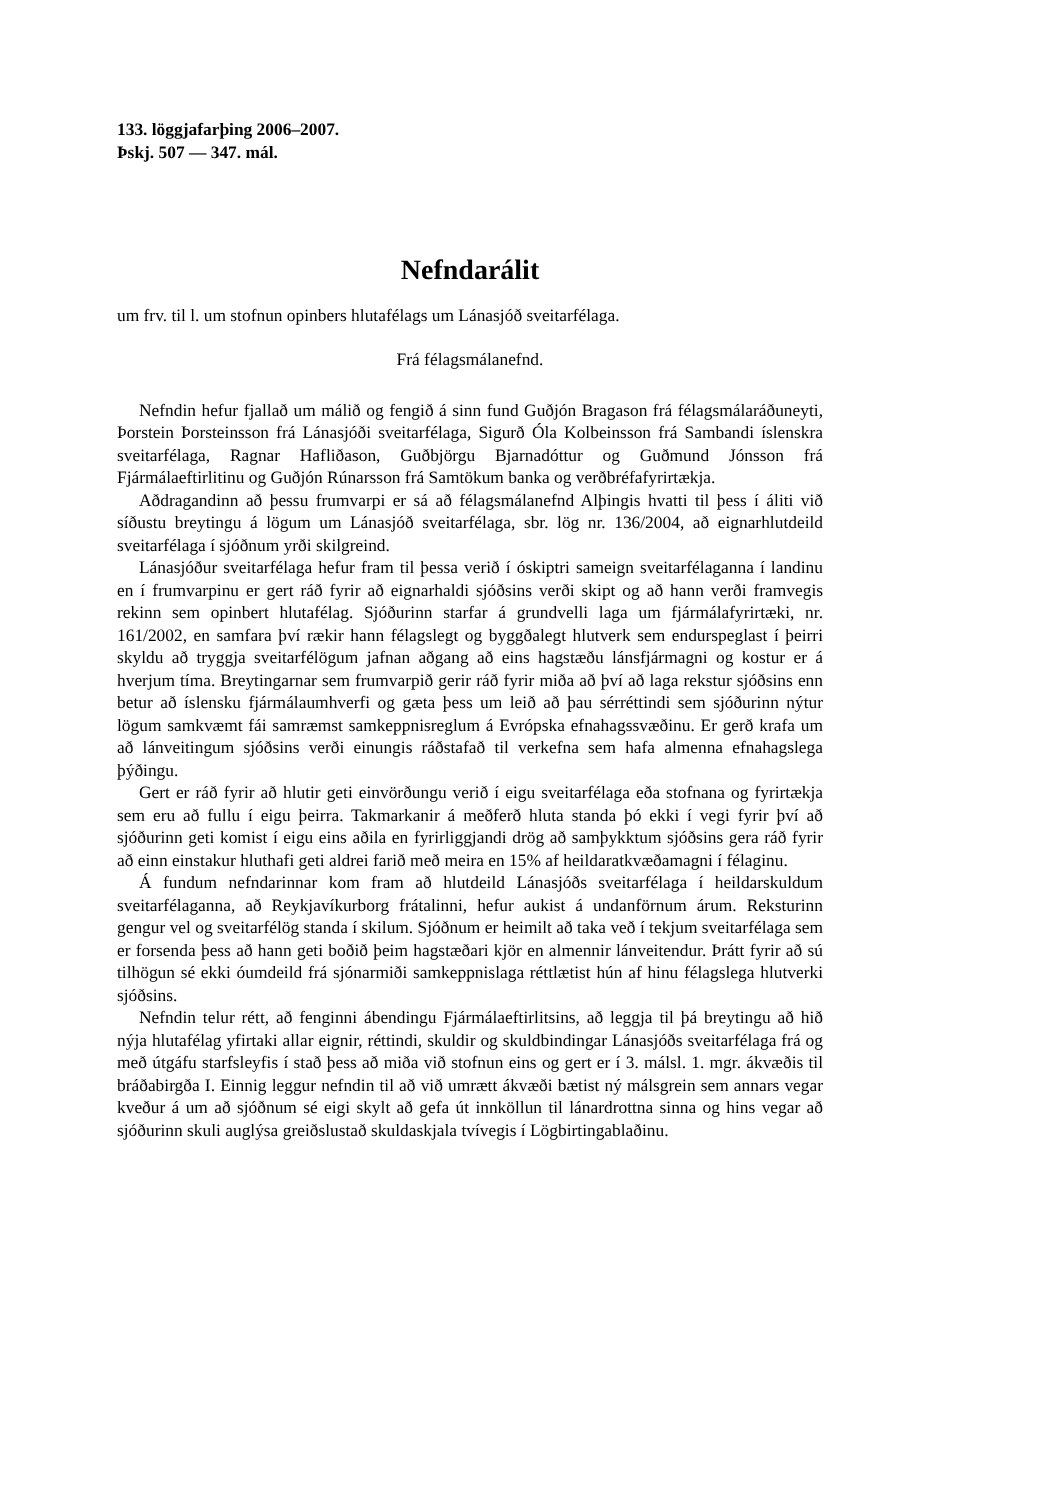133. löggjafarþing 2006–2007.
Þskj. 507 — 347. mál.
Nefndarálit
um frv. til l. um stofnun opinbers hlutafélags um Lánasjóð sveitarfélaga.
Frá félagsmálanefnd.
Nefndin hefur fjallað um málið og fengið á sinn fund Guðjón Bragason frá félagsmálaráðuneyti, Þorstein Þorsteinsson frá Lánasjóði sveitarfélaga, Sigurð Óla Kolbeinsson frá Sambandi íslenskra sveitarfélaga, Ragnar Hafliðason, Guðbjörgu Bjarnadóttur og Guðmund Jónsson frá Fjármálaeftirlitinu og Guðjón Rúnarsson frá Samtökum banka og verðbréfafyrirtækja.
Aðdragandinn að þessu frumvarpi er sá að félagsmálanefnd Alþingis hvatti til þess í áliti við síðustu breytingu á lögum um Lánasjóð sveitarfélaga, sbr. lög nr. 136/2004, að eignarhlutdeild sveitarfélaga í sjóðnum yrði skilgreind.
Lánasjóður sveitarfélaga hefur fram til þessa verið í óskiptri sameign sveitarfélaganna í landinu en í frumvarpinu er gert ráð fyrir að eignarhaldi sjóðsins verði skipt og að hann verði framvegis rekinn sem opinbert hlutafélag. Sjóðurinn starfar á grundvelli laga um fjármálafyrirtæki, nr. 161/2002, en samfara því rækir hann félagslegt og byggðalegt hlutverk sem endurspeglast í þeirri skyldu að tryggja sveitarfélögum jafnan aðgang að eins hagstæðu lánsfjármagni og kostur er á hverjum tíma. Breytingarnar sem frumvarpið gerir ráð fyrir miða að því að laga rekstur sjóðsins enn betur að íslensku fjármálaumhverfi og gæta þess um leið að þau sérréttindi sem sjóðurinn nýtur lögum samkvæmt fái samræmst samkeppnisreglum á Evrópska efnahagssvæðinu. Er gerð krafa um að lánveitingum sjóðsins verði einungis ráðstafað til verkefna sem hafa almenna efnahagslega þýðingu.
Gert er ráð fyrir að hlutir geti einvörðungu verið í eigu sveitarfélaga eða stofnana og fyrirtækja sem eru að fullu í eigu þeirra. Takmarkanir á meðferð hluta standa þó ekki í vegi fyrir því að sjóðurinn geti komist í eigu eins aðila en fyrirliggjandi drög að samþykktum sjóðsins gera ráð fyrir að einn einstakur hluthafi geti aldrei farið með meira en 15% af heildaratkvæðamagni í félaginu.
Á fundum nefndarinnar kom fram að hlutdeild Lánasjóðs sveitarfélaga í heildarskuldum sveitarfélaganna, að Reykjavíkurborg frátalinni, hefur aukist á undanförnum árum. Reksturinn gengur vel og sveitarfélög standa í skilum. Sjóðnum er heimilt að taka veð í tekjum sveitarfélaga sem er forsenda þess að hann geti boðið þeim hagstæðari kjör en almennir lánveitendur. Þrátt fyrir að sú tilhögun sé ekki óumdeild frá sjónarmiði samkeppnislaga réttlætist hún af hinu félagslega hlutverki sjóðsins.
Nefndin telur rétt, að fenginni ábendingu Fjármálaeftirlitsins, að leggja til þá breytingu að hið nýja hlutafélag yfirtaki allar eignir, réttindi, skuldir og skuldbindingar Lánasjóðs sveitarfélaga frá og með útgáfu starfsleyfis í stað þess að miða við stofnun eins og gert er í 3. málsl. 1. mgr. ákvæðis til bráðabirgða I. Einnig leggur nefndin til að við umrætt ákvæði bætist ný málsgrein sem annars vegar kveður á um að sjóðnum sé eigi skylt að gefa út innköllun til lánardrottna sinna og hins vegar að sjóðurinn skuli auglýsa greiðslustað skuldaskjala tvívegis í Lögbirtingablaðinu.